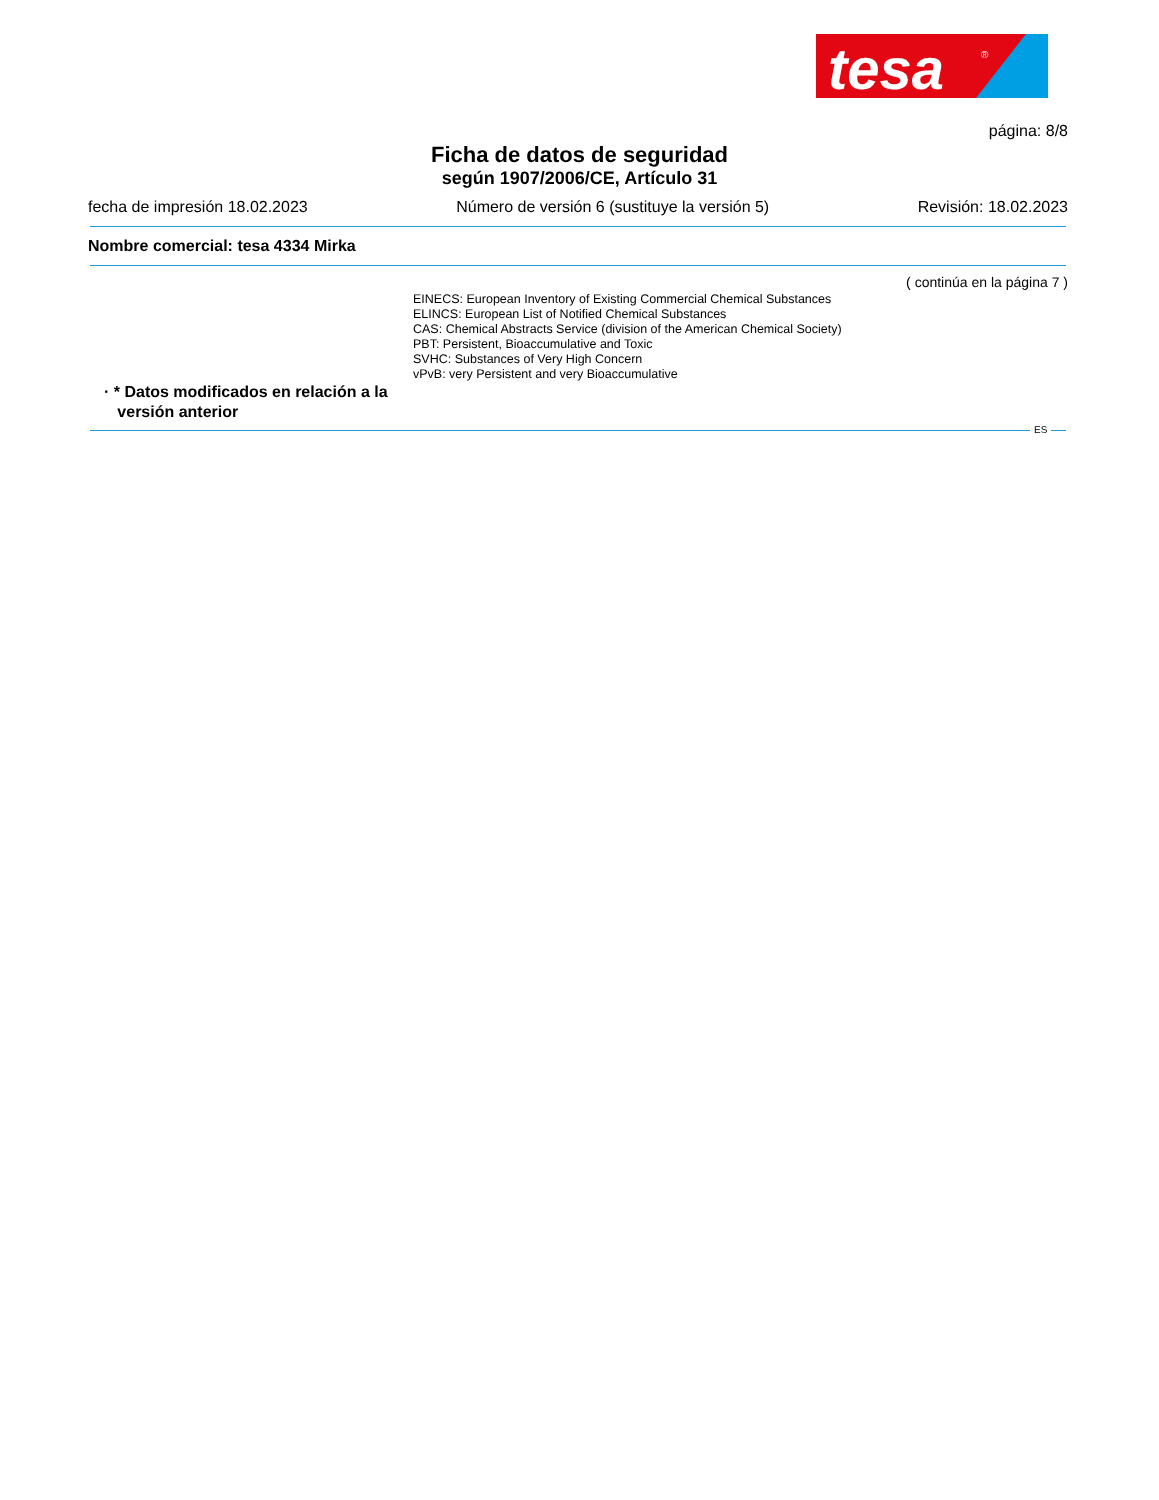tesa
®
página: 8/8
Ficha de datos de seguridad
según 1907/2006/CE, Artículo 31
fecha de impresión 18.02.2023 Número de versión 6 (sustituye la versión 5) Revisión: 18.02.2023
Nombre comercial: tesa 4334 Mirka
( continúa en la página 7 )
EINECS: European Inventory of Existing Commercial Chemical Substances
ELINCS: European List of Notified Chemical Substances
CAS: Chemical Abstracts Service (division of the American Chemical Society)
PBT: Persistent, Bioaccumulative and Toxic
SVHC: Substances of Very High Concern
vPvB: very Persistent and very Bioaccumulative
· * Datos modificados en relación a la
versión anterior
ES